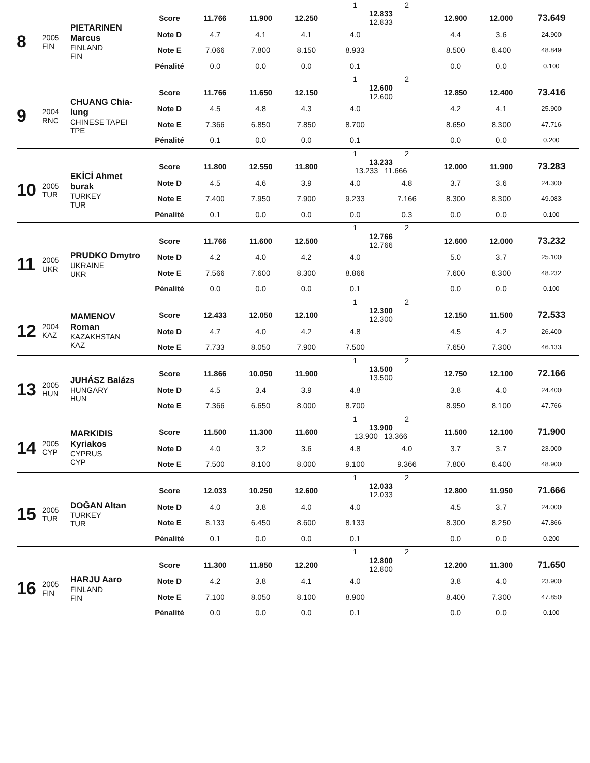| | | | | | | | | 1 | 2 | | | |
| 8 | 2005 FIN | PIETARINEN Marcus FINLAND FIN | Score | 11.766 | 11.900 | 12.250 | | 12.833 12.833 | | 12.900 | 12.000 | 73.649 |
| | | | Note D | 4.7 | 4.1 | 4.1 | | 4.0 | | 4.4 | 3.6 | 24.900 |
| | | | Note E | 7.066 | 7.800 | 8.150 | | 8.933 | | 8.500 | 8.400 | 48.849 |
| | | | Pénalité | 0.0 | 0.0 | 0.0 | | 0.1 | | 0.0 | 0.0 | 0.100 |
| | | | | | | | | 1 | 2 | | | |
| 9 | 2004 RNC | CHUANG Chia-lung CHINESE TAPEI TPE | Score | 11.766 | 11.650 | 12.150 | | 12.600 12.600 | | 12.850 | 12.400 | 73.416 |
| | | | Note D | 4.5 | 4.8 | 4.3 | | 4.0 | | 4.2 | 4.1 | 25.900 |
| | | | Note E | 7.366 | 6.850 | 7.850 | | 8.700 | | 8.650 | 8.300 | 47.716 |
| | | | Pénalité | 0.1 | 0.0 | 0.0 | | 0.1 | | 0.0 | 0.0 | 0.200 |
| | | | | | | | | 1 | 2 | | | |
| 10 | 2005 TUR | EKİCİ Ahmet burak TURKEY TUR | Score | 11.800 | 12.550 | 11.800 | | 13.233 13.233 11.666 | | 12.000 | 11.900 | 73.283 |
| | | | Note D | 4.5 | 4.6 | 3.9 | | 4.0 | 4.8 | 3.7 | 3.6 | 24.300 |
| | | | Note E | 7.400 | 7.950 | 7.900 | | 9.233 | 7.166 | 8.300 | 8.300 | 49.083 |
| | | | Pénalité | 0.1 | 0.0 | 0.0 | | 0.0 | 0.3 | 0.0 | 0.0 | 0.100 |
| | | | | | | | | 1 | 2 | | | |
| 11 | 2005 UKR | PRUDKO Dmytro UKRAINE UKR | Score | 11.766 | 11.600 | 12.500 | | 12.766 12.766 | | 12.600 | 12.000 | 73.232 |
| | | | Note D | 4.2 | 4.0 | 4.2 | | 4.0 | | 5.0 | 3.7 | 25.100 |
| | | | Note E | 7.566 | 7.600 | 8.300 | | 8.866 | | 7.600 | 8.300 | 48.232 |
| | | | Pénalité | 0.0 | 0.0 | 0.0 | | 0.1 | | 0.0 | 0.0 | 0.100 |
| | | | | | | | | 1 | 2 | | | |
| 12 | 2004 KAZ | MAMENOV Roman KAZAKHSTAN KAZ | Score | 12.433 | 12.050 | 12.100 | | 12.300 12.300 | | 12.150 | 11.500 | 72.533 |
| | | | Note D | 4.7 | 4.0 | 4.2 | | 4.8 | | 4.5 | 4.2 | 26.400 |
| | | | Note E | 7.733 | 8.050 | 7.900 | | 7.500 | | 7.650 | 7.300 | 46.133 |
| | | | | | | | | 1 | 2 | | | |
| 13 | 2005 HUN | JUHÁSZ Balázs HUNGARY HUN | Score | 11.866 | 10.050 | 11.900 | | 13.500 13.500 | | 12.750 | 12.100 | 72.166 |
| | | | Note D | 4.5 | 3.4 | 3.9 | | 4.8 | | 3.8 | 4.0 | 24.400 |
| | | | Note E | 7.366 | 6.650 | 8.000 | | 8.700 | | 8.950 | 8.100 | 47.766 |
| | | | | | | | | 1 | 2 | | | |
| 14 | 2005 CYP | MARKIDIS Kyriakos CYPRUS CYP | Score | 11.500 | 11.300 | 11.600 | | 13.900 13.900 13.366 | | 11.500 | 12.100 | 71.900 |
| | | | Note D | 4.0 | 3.2 | 3.6 | | 4.8 | 4.0 | 3.7 | 3.7 | 23.000 |
| | | | Note E | 7.500 | 8.100 | 8.000 | | 9.100 | 9.366 | 7.800 | 8.400 | 48.900 |
| | | | | | | | | 1 | 2 | | | |
| 15 | 2005 TUR | DOĞAN Altan TURKEY TUR | Score | 12.033 | 10.250 | 12.600 | | 12.033 12.033 | | 12.800 | 11.950 | 71.666 |
| | | | Note D | 4.0 | 3.8 | 4.0 | | 4.0 | | 4.5 | 3.7 | 24.000 |
| | | | Note E | 8.133 | 6.450 | 8.600 | | 8.133 | | 8.300 | 8.250 | 47.866 |
| | | | Pénalité | 0.1 | 0.0 | 0.0 | | 0.1 | | 0.0 | 0.0 | 0.200 |
| | | | | | | | | 1 | 2 | | | |
| 16 | 2005 FIN | HARJU Aaro FINLAND FIN | Score | 11.300 | 11.850 | 12.200 | | 12.800 12.800 | | 12.200 | 11.300 | 71.650 |
| | | | Note D | 4.2 | 3.8 | 4.1 | | 4.0 | | 3.8 | 4.0 | 23.900 |
| | | | Note E | 7.100 | 8.050 | 8.100 | | 8.900 | | 8.400 | 7.300 | 47.850 |
| | | | Pénalité | 0.0 | 0.0 | 0.0 | | 0.1 | | 0.0 | 0.0 | 0.100 |